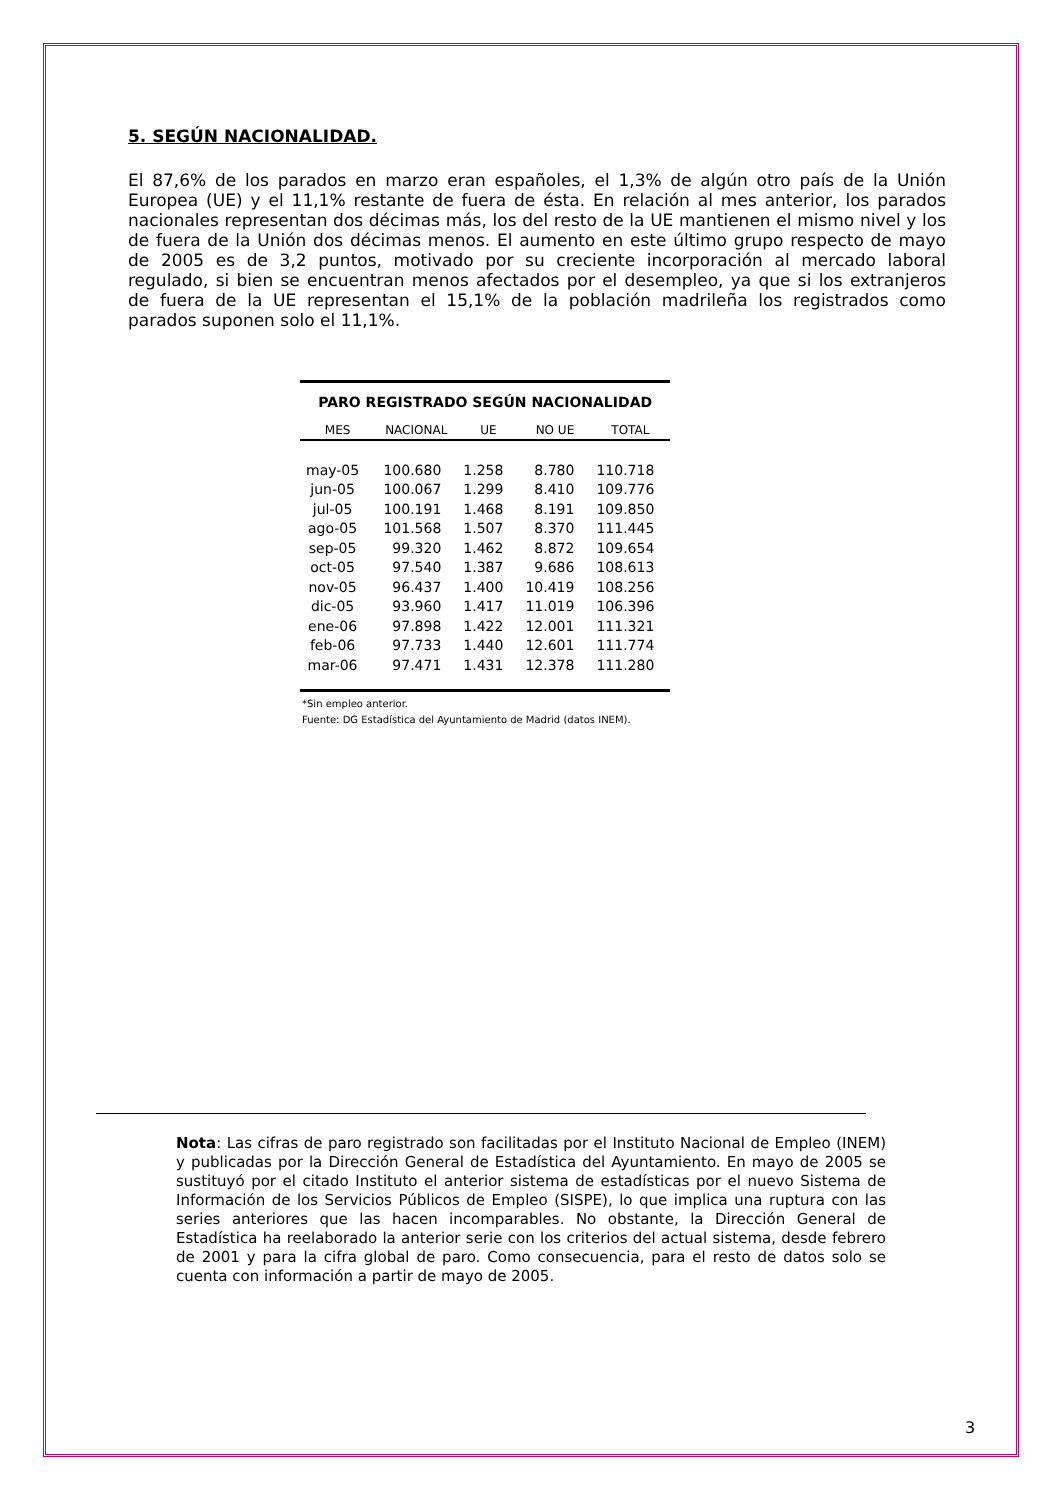5. SEGÚN NACIONALIDAD.
El 87,6% de los parados en marzo eran españoles, el 1,3% de algún otro país de la Unión Europea (UE) y el 11,1% restante de fuera de ésta. En relación al mes anterior, los parados nacionales representan dos décimas más, los del resto de la UE mantienen el mismo nivel y los de fuera de la Unión dos décimas menos. El aumento en este último grupo respecto de mayo de 2005 es de 3,2 puntos, motivado por su creciente incorporación al mercado laboral regulado, si bien se encuentran menos afectados por el desempleo, ya que si los extranjeros de fuera de la UE representan el 15,1% de la población madrileña los registrados como parados suponen solo el 11,1%.
| PARO REGISTRADO SEGÚN NACIONALIDAD | | | | |
| MES | NACIONAL | UE | NO UE | TOTAL |
| may-05 | 100.680 | 1.258 | 8.780 | 110.718 |
| jun-05 | 100.067 | 1.299 | 8.410 | 109.776 |
| jul-05 | 100.191 | 1.468 | 8.191 | 109.850 |
| ago-05 | 101.568 | 1.507 | 8.370 | 111.445 |
| sep-05 | 99.320 | 1.462 | 8.872 | 109.654 |
| oct-05 | 97.540 | 1.387 | 9.686 | 108.613 |
| nov-05 | 96.437 | 1.400 | 10.419 | 108.256 |
| dic-05 | 93.960 | 1.417 | 11.019 | 106.396 |
| ene-06 | 97.898 | 1.422 | 12.001 | 111.321 |
| feb-06 | 97.733 | 1.440 | 12.601 | 111.774 |
| mar-06 | 97.471 | 1.431 | 12.378 | 111.280 |
*Sin empleo anterior.
Fuente: DG Estadística del Ayuntamiento de Madrid (datos INEM).
Nota: Las cifras de paro registrado son facilitadas por el Instituto Nacional de Empleo (INEM) y publicadas por la Dirección General de Estadística del Ayuntamiento. En mayo de 2005 se sustituyó por el citado Instituto el anterior sistema de estadísticas por el nuevo Sistema de Información de los Servicios Públicos de Empleo (SISPE), lo que implica una ruptura con las series anteriores que las hacen incomparables. No obstante, la Dirección General de Estadística ha reelaborado la anterior serie con los criterios del actual sistema, desde febrero de 2001 y para la cifra global de paro. Como consecuencia, para el resto de datos solo se cuenta con información a partir de mayo de 2005.
3